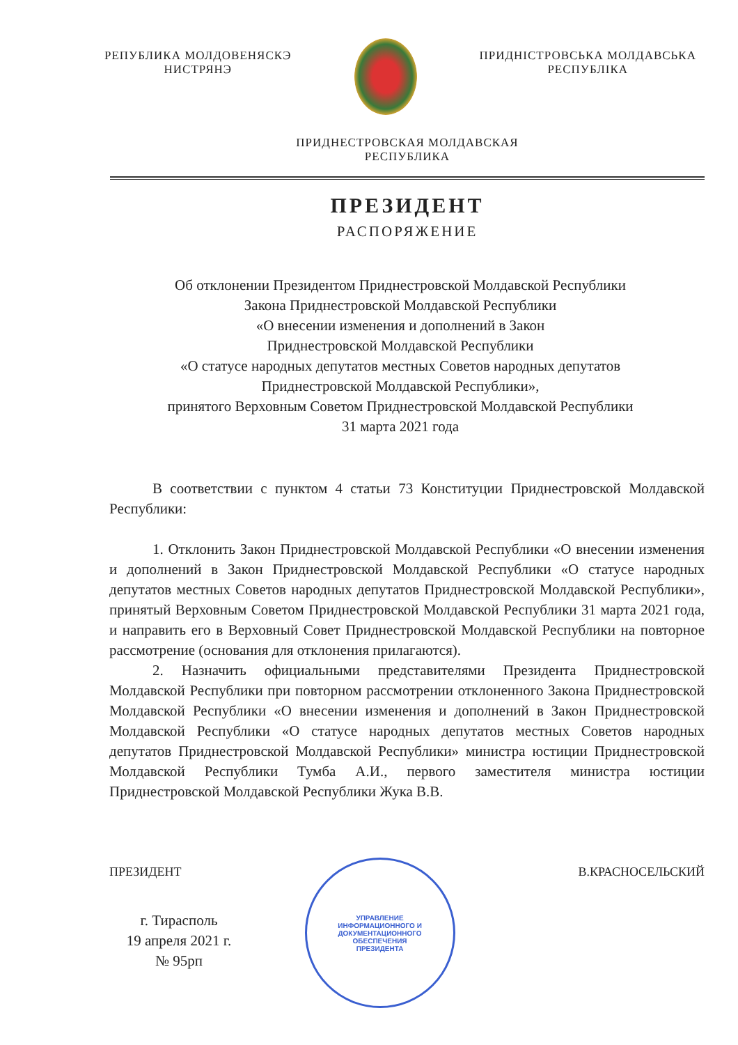РЕПУБЛИКА МОЛДОВЕНЯСКЭ
НИСТРЯНЭ
ПРИДНІСТРОВСЬКА МОЛДАВСЬКА
РЕСПУБЛІКА
ПРИДНЕСТРОВСКАЯ МОЛДАВСКАЯ
РЕСПУБЛИКА
ПРЕЗИДЕНТ
РАСПОРЯЖЕНИЕ
Об отклонении Президентом Приднестровской Молдавской Республики
Закона Приднестровской Молдавской Республики
«О внесении изменения и дополнений в Закон
Приднестровской Молдавской Республики
«О статусе народных депутатов местных Советов народных депутатов
Приднестровской Молдавской Республики»,
принятого Верховным Советом Приднестровской Молдавской Республики
31 марта 2021 года
В соответствии с пунктом 4 статьи 73 Конституции Приднестровской Молдавской Республики:
1. Отклонить Закон Приднестровской Молдавской Республики «О внесении изменения и дополнений в Закон Приднестровской Молдавской Республики «О статусе народных депутатов местных Советов народных депутатов Приднестровской Молдавской Республики», принятый Верховным Советом Приднестровской Молдавской Республики 31 марта 2021 года, и направить его в Верховный Совет Приднестровской Молдавской Республики на повторное рассмотрение (основания для отклонения прилагаются).
2. Назначить официальными представителями Президента Приднестровской Молдавской Республики при повторном рассмотрении отклоненного Закона Приднестровской Молдавской Республики «О внесении изменения и дополнений в Закон Приднестровской Молдавской Республики «О статусе народных депутатов местных Советов народных депутатов Приднестровской Молдавской Республики» министра юстиции Приднестровской Молдавской Республики Тумба А.И., первого заместителя министра юстиции Приднестровской Молдавской Республики Жука В.В.
ПРЕЗИДЕНТ
УПРАВЛЕНИЕ
ИНФОРМАЦИОННОГО И
ДОКУМЕНТАЦИОННОГО
ОБЕСПЕЧЕНИЯ
ПРЕЗИДЕНТА
В.КРАСНОСЕЛЬСКИЙ
г. Тирасполь
19 апреля 2021 г.
№ 95рп